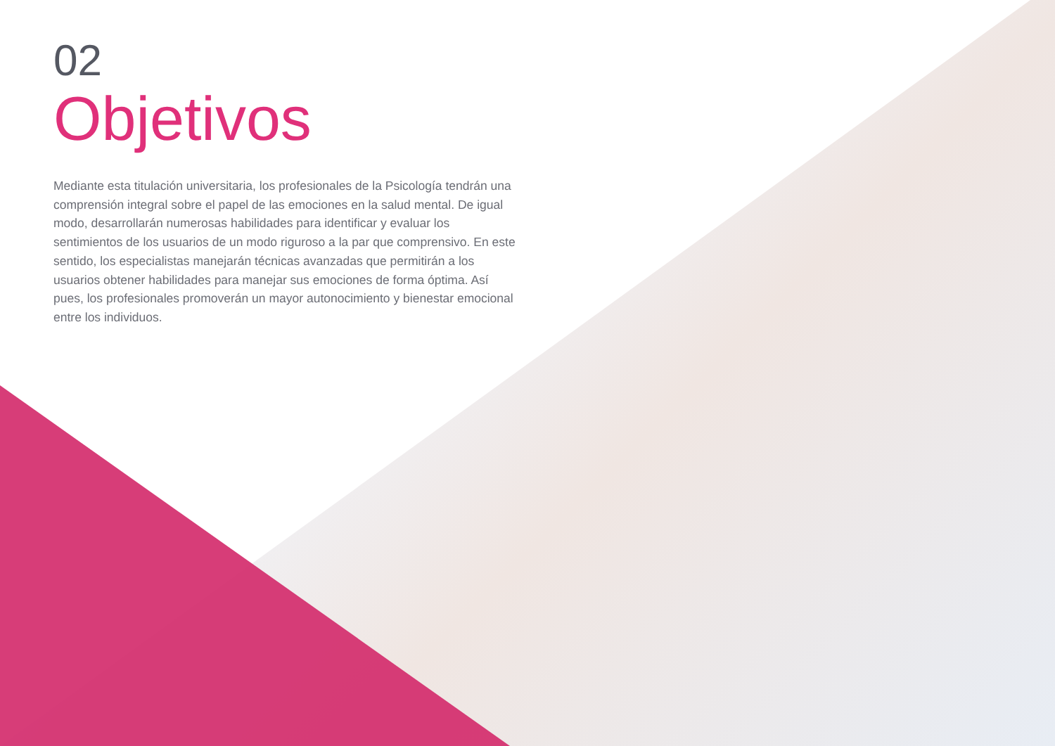02
Objetivos
Mediante esta titulación universitaria, los profesionales de la Psicología tendrán una comprensión integral sobre el papel de las emociones en la salud mental. De igual modo, desarrollarán numerosas habilidades para identificar y evaluar los sentimientos de los usuarios de un modo riguroso a la par que comprensivo. En este sentido, los especialistas manejarán técnicas avanzadas que permitirán a los usuarios obtener habilidades para manejar sus emociones de forma óptima. Así pues, los profesionales promoverán un mayor autonocimiento y bienestar emocional entre los individuos.